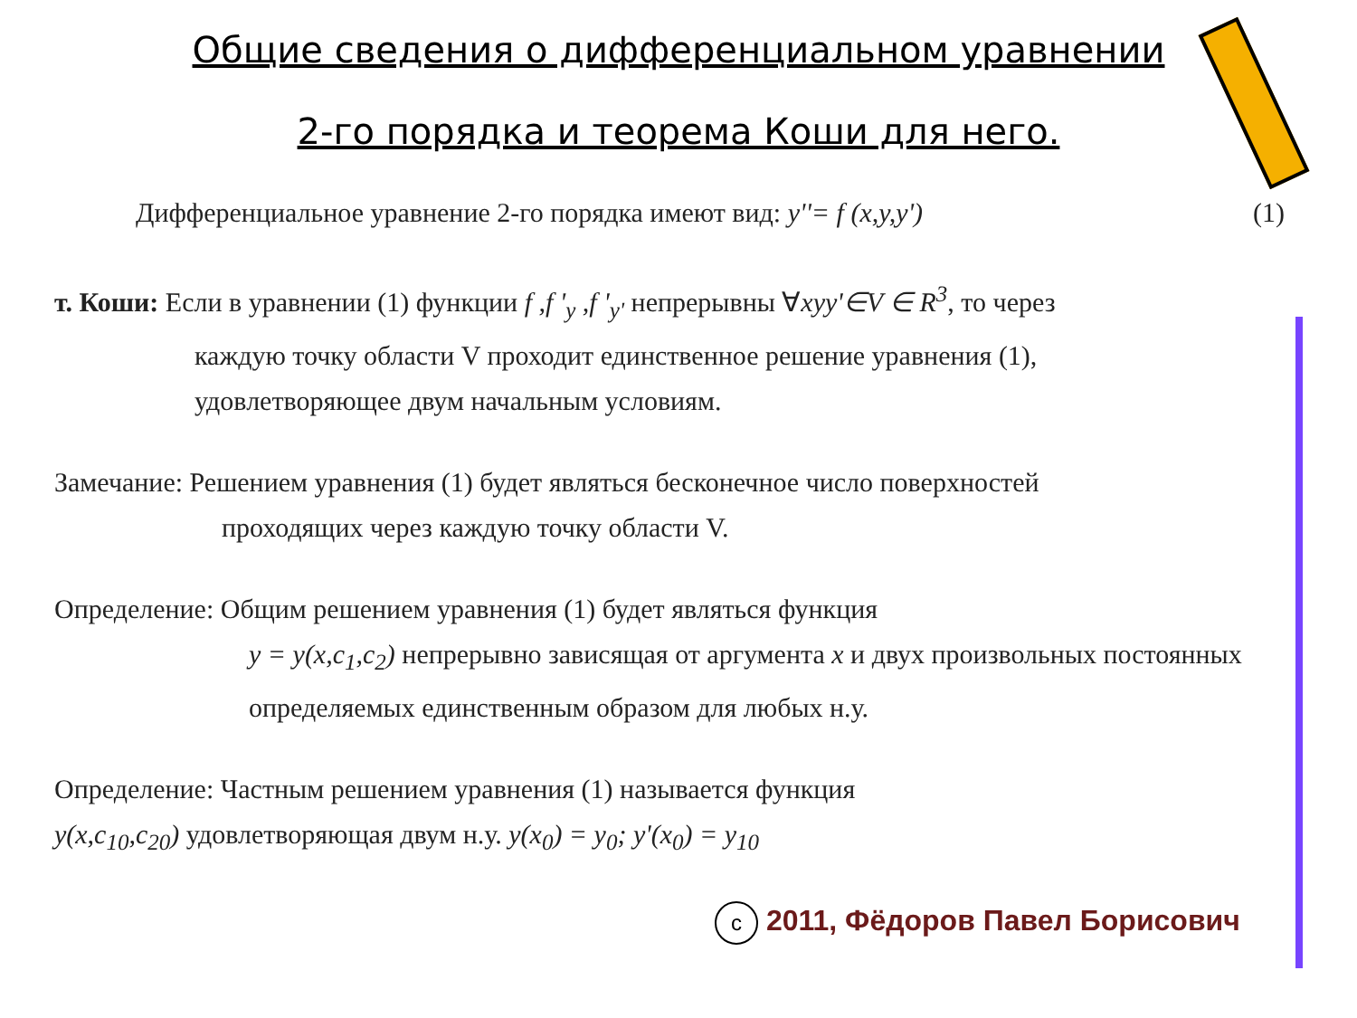Общие сведения о дифференциальном уравнении
2-го порядка и теорема Коши для него.
Дифференциальное уравнение 2-го порядка имеют вид: y''= f (x,y,y') (1)
т. Коши: Если в уравнении (1) функции f ,f '<sub>y</sub> ,f '<sub>y'</sub> непрерывны ∀xyy'∈V ∈ R<sup>3</sup>, то через
каждую точку области V проходит единственное решение уравнения (1), удовлетворяющее двум начальным условиям.
Замечание: Решением уравнения (1) будет являться бесконечное число поверхностей
проходящих через каждую точку области V.
Определение: Общим решением уравнения (1) будет являться функция
y = y(x,c<sub>1</sub>,c<sub>2</sub>) непрерывно зависящая от аргумента x и двух произвольных постоянных определяемых единственным образом для любых н.у.
Определение: Частным решением уравнения (1) называется функция
y(x,c<sub>10</sub>,c<sub>20</sub>) удовлетворяющая двум н.у. y(x<sub>0</sub>) = y<sub>0</sub>; y'(x<sub>0</sub>) = y<sub>10</sub>
c 2011, Фёдоров Павел Борисович